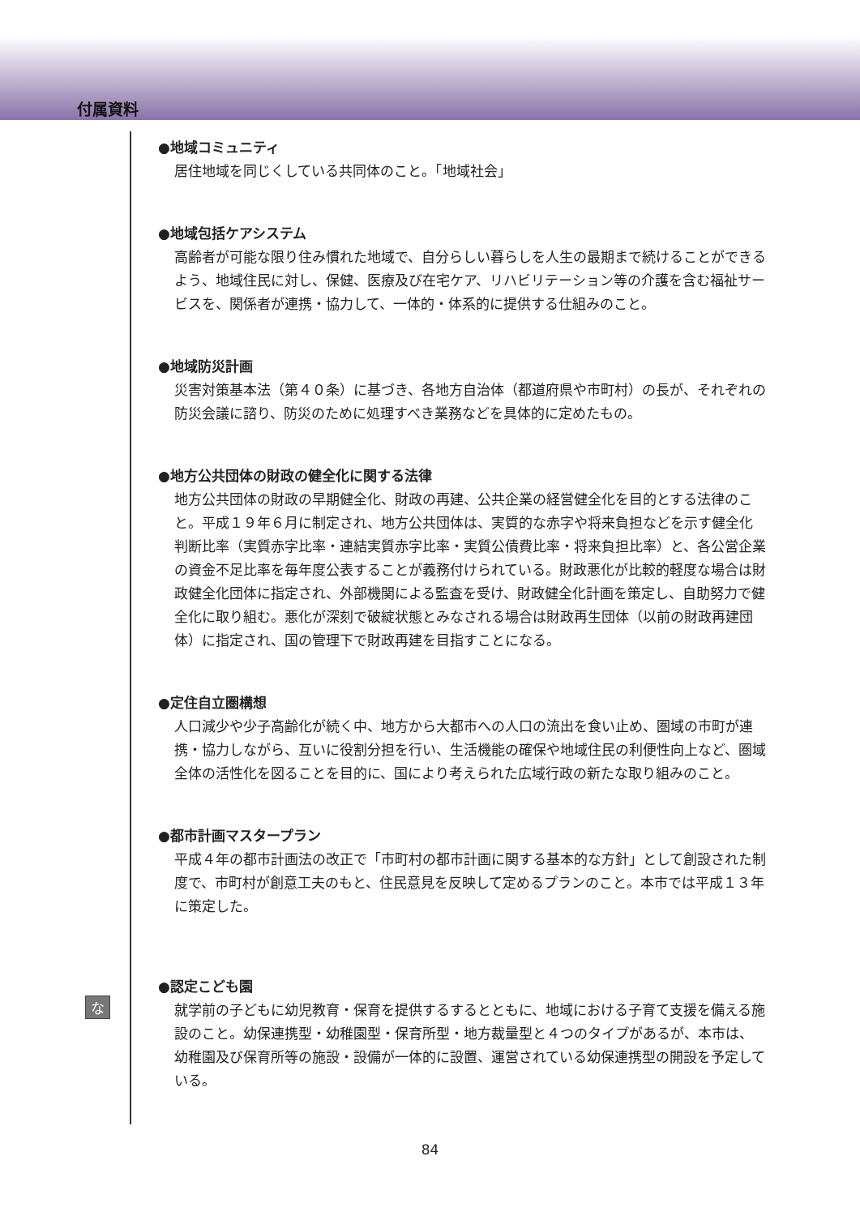付属資料
な
●地域コミュニティ
居住地域を同じくしている共同体のこと。「地域社会」
●地域包括ケアシステム
高齢者が可能な限り住み慣れた地域で、自分らしい暮らしを人生の最期まで続けることができるよう、地域住民に対し、保健、医療及び在宅ケア、リハビリテーション等の介護を含む福祉サービスを、関係者が連携・協力して、一体的・体系的に提供する仕組みのこと。
●地域防災計画
災害対策基本法（第４０条）に基づき、各地方自治体（都道府県や市町村）の長が、それぞれの防災会議に諮り、防災のために処理すべき業務などを具体的に定めたもの。
●地方公共団体の財政の健全化に関する法律
地方公共団体の財政の早期健全化、財政の再建、公共企業の経営健全化を目的とする法律のこと。平成１９年６月に制定され、地方公共団体は、実質的な赤字や将来負担などを示す健全化判断比率（実質赤字比率・連結実質赤字比率・実質公債費比率・将来負担比率）と、各公営企業の資金不足比率を毎年度公表することが義務付けられている。財政悪化が比較的軽度な場合は財政健全化団体に指定され、外部機関による監査を受け、財政健全化計画を策定し、自助努力で健全化に取り組む。悪化が深刻で破綻状態とみなされる場合は財政再生団体（以前の財政再建団体）に指定され、国の管理下で財政再建を目指すことになる。
●定住自立圏構想
人口減少や少子高齢化が続く中、地方から大都市への人口の流出を食い止め、圏域の市町が連携・協力しながら、互いに役割分担を行い、生活機能の確保や地域住民の利便性向上など、圏域全体の活性化を図ることを目的に、国により考えられた広域行政の新たな取り組みのこと。
●都市計画マスタープラン
平成４年の都市計画法の改正で「市町村の都市計画に関する基本的な方針」として創設された制度で、市町村が創意工夫のもと、住民意見を反映して定めるプランのこと。本市では平成１３年に策定した。
●認定こども園
就学前の子どもに幼児教育・保育を提供するするとともに、地域における子育て支援を備える施設のこと。幼保連携型・幼稚園型・保育所型・地方裁量型と４つのタイプがあるが、本市は、幼稚園及び保育所等の施設・設備が一体的に設置、運営されている幼保連携型の開設を予定している。
84